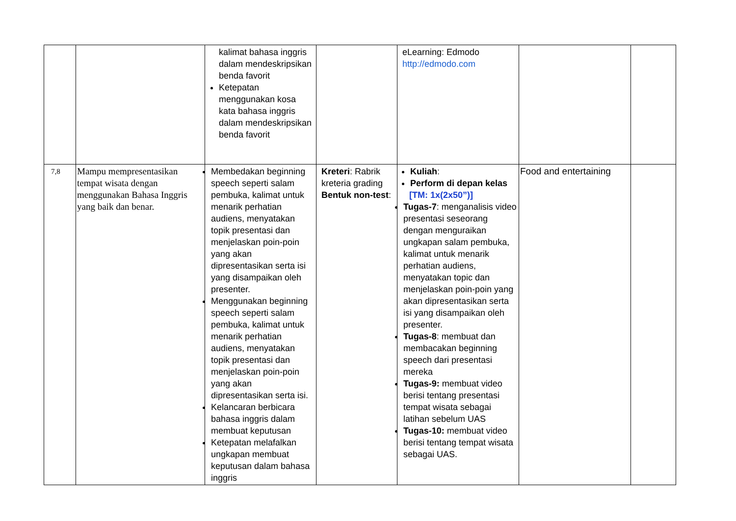| | | kalimat bahasa inggris dalam mendeskripsikan benda favorit Ketepatan menggunakan kosa kata bahasa inggris dalam mendeskripsikan benda favorit | | eLearning: Edmodo http://edmodo.com | | |
| 7,8 | Mampu mempresentasikan tempat wisata dengan menggunakan Bahasa Inggris yang baik dan benar. | Membedakan beginning speech seperti salam pembuka, kalimat untuk menarik perhatian audiens, menyatakan topik presentasi dan menjelaskan poin-poin yang akan dipresentasikan serta isi yang disampaikan oleh presenter. Menggunakan beginning speech seperti salam pembuka, kalimat untuk menarik perhatian audiens, menyatakan topik presentasi dan menjelaskan poin-poin yang akan dipresentasikan serta isi. Kelancaran berbicara bahasa inggris dalam membuat keputusan Ketepatan melafalkan ungkapan membuat keputusan dalam bahasa inggris | Kreteri : Rabrik kreteria grading Bentuk non-test : | Kuliah : Perform di depan kelas [TM: 1x(2x50”)] Tugas-7 : menganalisis video presentasi seseorang dengan menguraikan ungkapan salam pembuka, kalimat untuk menarik perhatian audiens, menyatakan topic dan menjelaskan poin-poin yang akan dipresentasikan serta isi yang disampaikan oleh presenter. Tugas-8 : membuat dan membacakan beginning speech dari presentasi mereka Tugas-9: membuat video berisi tentang presentasi tempat wisata sebagai latihan sebelum UAS Tugas-10: membuat video berisi tentang tempat wisata sebagai UAS. | Food and entertaining | |